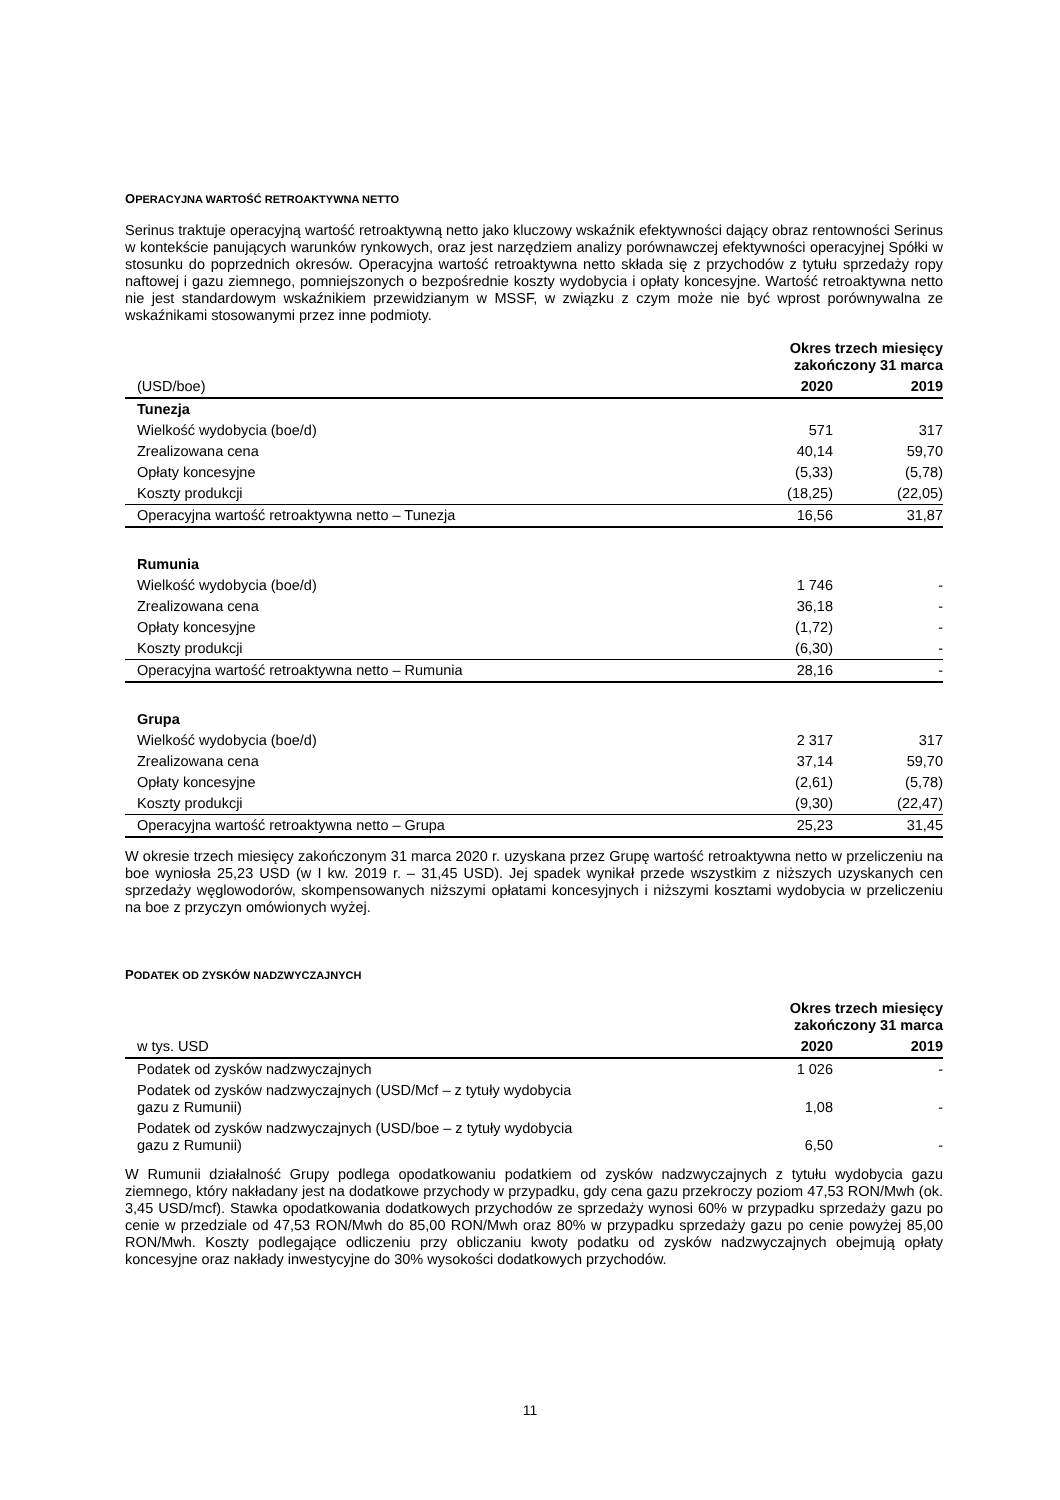OPERACYJNA WARTOŚĆ RETROAKTYWNA NETTO
Serinus traktuje operacyjną wartość retroaktywną netto jako kluczowy wskaźnik efektywności dający obraz rentowności Serinus w kontekście panujących warunków rynkowych, oraz jest narzędziem analizy porównawczej efektywności operacyjnej Spółki w stosunku do poprzednich okresów. Operacyjna wartość retroaktywna netto składa się z przychodów z tytułu sprzedaży ropy naftowej i gazu ziemnego, pomniejszonych o bezpośrednie koszty wydobycia i opłaty koncesyjne. Wartość retroaktywna netto nie jest standardowym wskaźnikiem przewidzianym w MSSF, w związku z czym może nie być wprost porównywalna ze wskaźnikami stosowanymi przez inne podmioty.
| | Okres trzech miesięcy zakończony 31 marca | |
| --- | --- | --- |
| (USD/boe) | 2020 | 2019 |
| Tunezja | | |
| Wielkość wydobycia (boe/d) | 571 | 317 |
| Zrealizowana cena | 40,14 | 59,70 |
| Opłaty koncesyjne | (5,33) | (5,78) |
| Koszty produkcji | (18,25) | (22,05) |
| Operacyjna wartość retroaktywna netto – Tunezja | 16,56 | 31,87 |
| Rumunia | | |
| Wielkość wydobycia (boe/d) | 1 746 | - |
| Zrealizowana cena | 36,18 | - |
| Opłaty koncesyjne | (1,72) | - |
| Koszty produkcji | (6,30) | - |
| Operacyjna wartość retroaktywna netto – Rumunia | 28,16 | - |
| Grupa | | |
| Wielkość wydobycia (boe/d) | 2 317 | 317 |
| Zrealizowana cena | 37,14 | 59,70 |
| Opłaty koncesyjne | (2,61) | (5,78) |
| Koszty produkcji | (9,30) | (22,47) |
| Operacyjna wartość retroaktywna netto – Grupa | 25,23 | 31,45 |
W okresie trzech miesięcy zakończonym 31 marca 2020 r. uzyskana przez Grupę wartość retroaktywna netto w przeliczeniu na boe wyniosła 25,23 USD (w I kw. 2019 r. – 31,45 USD). Jej spadek wynikał przede wszystkim z niższych uzyskanych cen sprzedaży węglowodorów, skompensowanych niższymi opłatami koncesyjnych i niższymi kosztami wydobycia w przeliczeniu na boe z przyczyn omówionych wyżej.
PODATEK OD ZYSKÓW NADZWYCZAJNYCH
| | Okres trzech miesięcy zakończony 31 marca | |
| --- | --- | --- |
| w tys. USD | 2020 | 2019 |
| Podatek od zysków nadzwyczajnych | 1 026 | - |
| Podatek od zysków nadzwyczajnych (USD/Mcf – z tytuły wydobycia gazu z Rumunii) | 1,08 | - |
| Podatek od zysków nadzwyczajnych (USD/boe – z tytuły wydobycia gazu z Rumunii) | 6,50 | - |
W Rumunii działalność Grupy podlega opodatkowaniu podatkiem od zysków nadzwyczajnych z tytułu wydobycia gazu ziemnego, który nakładany jest na dodatkowe przychody w przypadku, gdy cena gazu przekroczy poziom 47,53 RON/Mwh (ok. 3,45 USD/mcf). Stawka opodatkowania dodatkowych przychodów ze sprzedaży wynosi 60% w przypadku sprzedaży gazu po cenie w przedziale od 47,53 RON/Mwh do 85,00 RON/Mwh oraz 80% w przypadku sprzedaży gazu po cenie powyżej 85,00 RON/Mwh. Koszty podlegające odliczeniu przy obliczaniu kwoty podatku od zysków nadzwyczajnych obejmują opłaty koncesyjne oraz nakłady inwestycyjne do 30% wysokości dodatkowych przychodów.
11